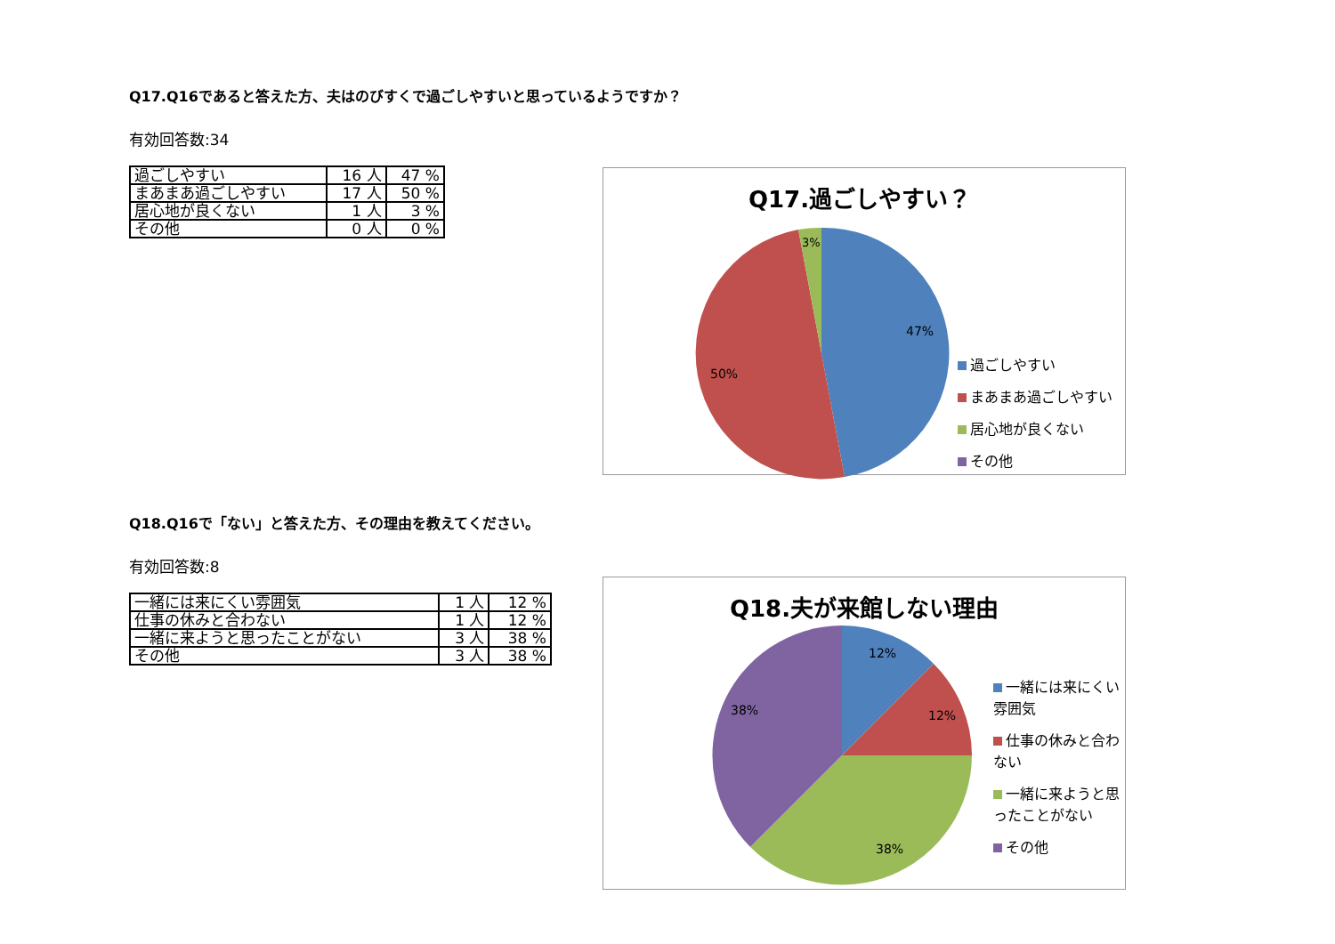Q17.Q16であると答えた方、夫はのびすくで過ごしやすいと思っているようですか？
有効回答数:34
| 過ごしやすい | 16 人 | 47 % |
| まあまあ過ごしやすい | 17 人 | 50 % |
| 居心地が良くない | 1 人 | 3 % |
| その他 | 0 人 | 0 % |
Q17.過ごしやすい？
47%
50%
3%
過ごしやすい
まあまあ過ごしやすい
居心地が良くない
その他
Q18.Q16で「ない」と答えた方、その理由を教えてください。
有効回答数:8
| 一緒には来にくい雰囲気 | 1 人 | 12 % |
| 仕事の休みと合わない | 1 人 | 12 % |
| 一緒に来ようと思ったことがない | 3 人 | 38 % |
| その他 | 3 人 | 38 % |
Q18.夫が来館しない理由
12%
12%
38%
38%
一緒には来にくい雰囲気
仕事の休みと合わない
一緒に来ようと思ったことがない
その他